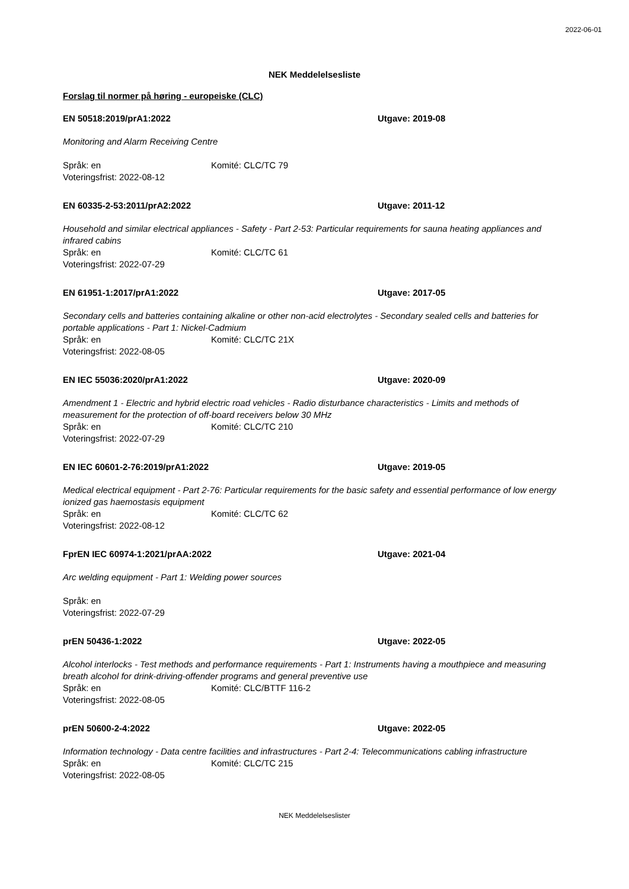2022-06-01
NEK Meddelelsesliste
Forslag til normer på høring - europeiske (CLC)
EN 50518:2019/prA1:2022 Utgave: 2019-08
Monitoring and Alarm Receiving Centre
Språk: en Komité: CLC/TC 79
Voteringsfrist: 2022-08-12
EN 60335-2-53:2011/prA2:2022 Utgave: 2011-12
Household and similar electrical appliances - Safety - Part 2-53: Particular requirements for sauna heating appliances and infrared cabins
Språk: en Komité: CLC/TC 61
Voteringsfrist: 2022-07-29
EN 61951-1:2017/prA1:2022 Utgave: 2017-05
Secondary cells and batteries containing alkaline or other non-acid electrolytes - Secondary sealed cells and batteries for portable applications - Part 1: Nickel-Cadmium
Språk: en Komité: CLC/TC 21X
Voteringsfrist: 2022-08-05
EN IEC 55036:2020/prA1:2022 Utgave: 2020-09
Amendment 1 - Electric and hybrid electric road vehicles - Radio disturbance characteristics - Limits and methods of measurement for the protection of off-board receivers below 30 MHz
Språk: en Komité: CLC/TC 210
Voteringsfrist: 2022-07-29
EN IEC 60601-2-76:2019/prA1:2022 Utgave: 2019-05
Medical electrical equipment - Part 2-76: Particular requirements for the basic safety and essential performance of low energy ionized gas haemostasis equipment
Språk: en Komité: CLC/TC 62
Voteringsfrist: 2022-08-12
FprEN IEC 60974-1:2021/prAA:2022 Utgave: 2021-04
Arc welding equipment - Part 1: Welding power sources
Språk: en
Voteringsfrist: 2022-07-29
prEN 50436-1:2022 Utgave: 2022-05
Alcohol interlocks - Test methods and performance requirements - Part 1: Instruments having a mouthpiece and measuring breath alcohol for drink-driving-offender programs and general preventive use
Språk: en Komité: CLC/BTTF 116-2
Voteringsfrist: 2022-08-05
prEN 50600-2-4:2022 Utgave: 2022-05
Information technology - Data centre facilities and infrastructures - Part 2-4: Telecommunications cabling infrastructure
Språk: en Komité: CLC/TC 215
Voteringsfrist: 2022-08-05
NEK Meddelelseslister